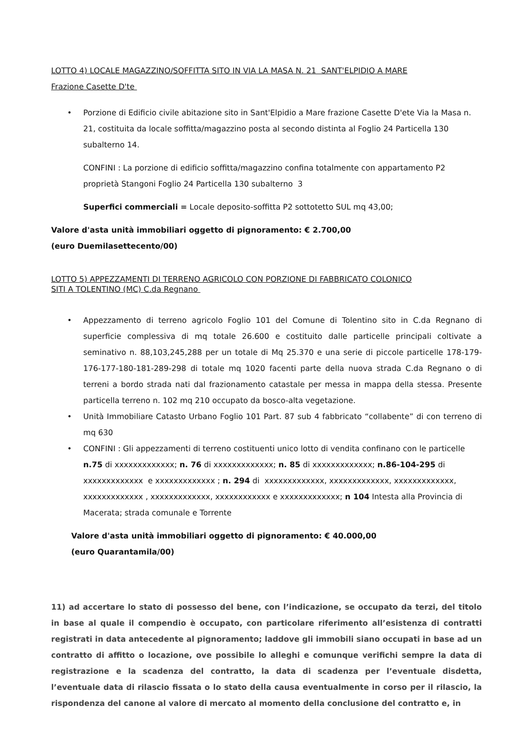LOTTO 4) LOCALE MAGAZZINO/SOFFITTA SITO IN VIA LA MASA N. 21 SANT'ELPIDIO A MARE
Frazione Casette D'te
Porzione di Edificio civile abitazione sito in Sant'Elpidio a Mare frazione Casette D'ete Via la Masa n. 21, costituita da locale soffitta/magazzino posta al secondo distinta al Foglio 24 Particella 130 subalterno 14.
CONFINI : La porzione di edificio soffitta/magazzino confina totalmente con appartamento P2 proprietà Stangoni Foglio 24 Particella 130 subalterno 3
Superfici commerciali = Locale deposito-soffitta P2 sottotetto SUL mq 43,00;
Valore d'asta unità immobiliari oggetto di pignoramento: € 2.700,00
(euro Duemilasettecento/00)
LOTTO 5) APPEZZAMENTI DI TERRENO AGRICOLO CON PORZIONE DI FABBRICATO COLONICO
SITI A TOLENTINO (MC) C.da Regnano
Appezzamento di terreno agricolo Foglio 101 del Comune di Tolentino sito in C.da Regnano di superficie complessiva di mq totale 26.600 e costituito dalle particelle principali coltivate a seminativo n. 88,103,245,288 per un totale di Mq 25.370 e una serie di piccole particelle 178-179-176-177-180-181-289-298 di totale mq 1020 facenti parte della nuova strada C.da Regnano o di terreni a bordo strada nati dal frazionamento catastale per messa in mappa della stessa. Presente particella terreno n. 102 mq 210 occupato da bosco-alta vegetazione.
Unità Immobiliare Catasto Urbano Foglio 101 Part. 87 sub 4 fabbricato “collabente” di con terreno di mq 630
CONFINI : Gli appezzamenti di terreno costituenti unico lotto di vendita confinano con le particelle n.75 di xxxxxxxxxxxxx; n. 76 di xxxxxxxxxxxxx; n. 85 di xxxxxxxxxxxxx; n.86-104-295 di xxxxxxxxxxxxx e xxxxxxxxxxxxx ; n. 294 di xxxxxxxxxxxxx, xxxxxxxxxxxxx, xxxxxxxxxxxxx, xxxxxxxxxxxxx , xxxxxxxxxxxxx, xxxxxxxxxxxx e xxxxxxxxxxxxx; n 104 Intesta alla Provincia di Macerata; strada comunale e Torrente
Valore d'asta unità immobiliari oggetto di pignoramento: € 40.000,00
(euro Quarantamila/00)
11) ad accertare lo stato di possesso del bene, con l’indicazione, se occupato da terzi, del titolo in base al quale il compendio è occupato, con particolare riferimento all’esistenza di contratti registrati in data antecedente al pignoramento; laddove gli immobili siano occupati in base ad un contratto di affitto o locazione, ove possibile lo alleghi e comunque verifichi sempre la data di registrazione e la scadenza del contratto, la data di scadenza per l’eventuale disdetta, l’eventuale data di rilascio fissata o lo stato della causa eventualmente in corso per il rilascio, la rispondenza del canone al valore di mercato al momento della conclusione del contratto e, in